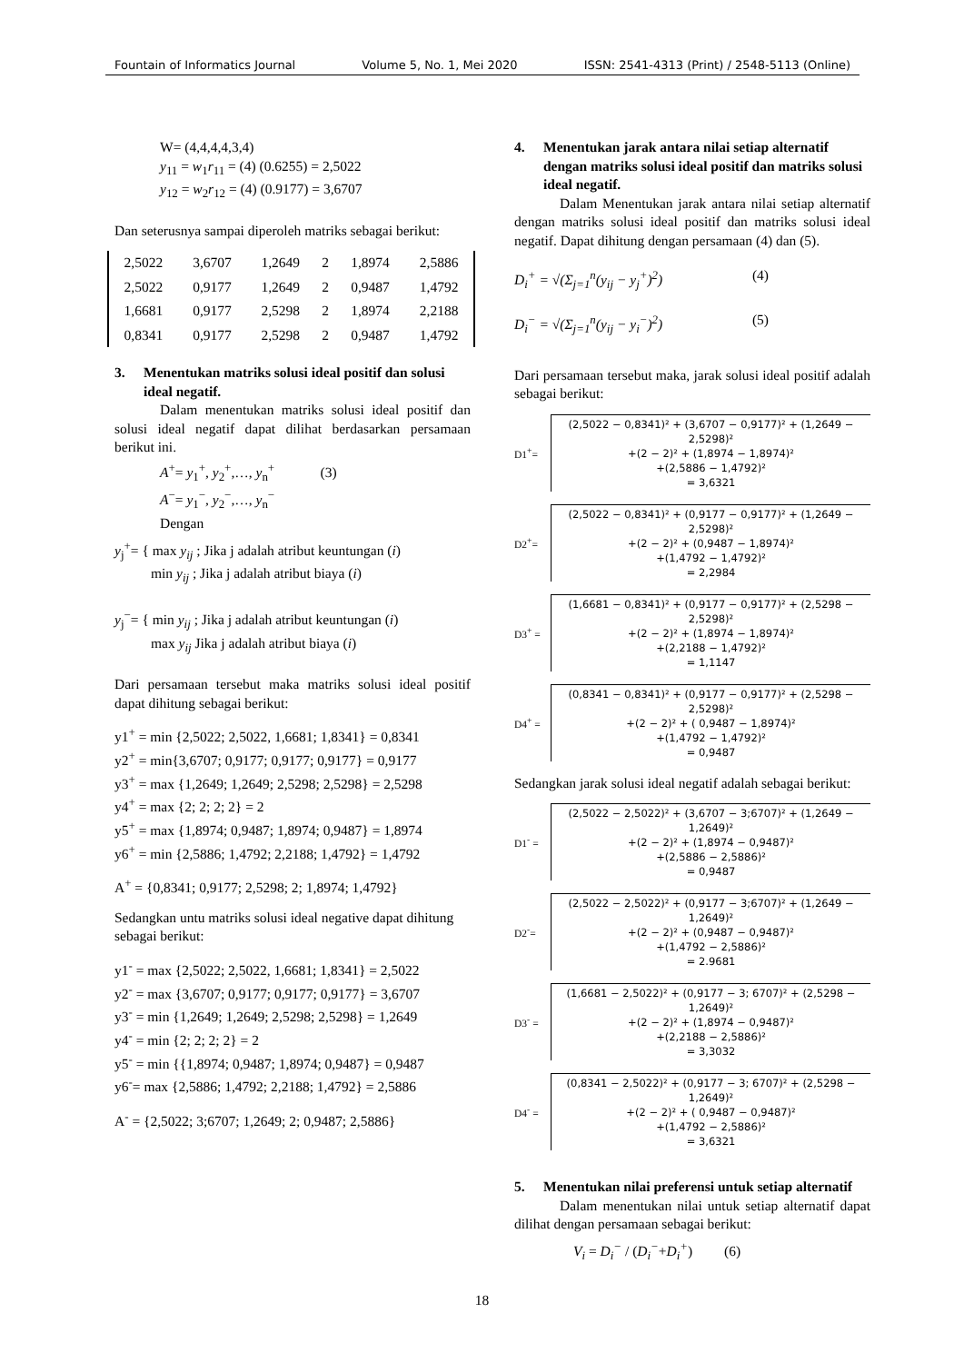Fountain of Informatics Journal Volume 5, No. 1, Mei 2020 ISSN: 2541-4313 (Print) / 2548-5113 (Online)
W= (4,4,4,4,3,4)
y<sub>11</sub> = w<sub>1</sub>r<sub>11</sub> = (4) (0.6255) = 2,5022
y<sub>12</sub> = w<sub>2</sub>r<sub>12</sub> = (4) (0.9177) = 3,6707
Dan seterusnya sampai diperoleh matriks sebagai berikut:
| 2,5022 | 3,6707 | 1,2649 | 2 | 1,8974 | 2,5886 |
| 2,5022 | 0,9177 | 1,2649 | 2 | 0,9487 | 1,4792 |
| 1,6681 | 0,9177 | 2,5298 | 2 | 1,8974 | 2,2188 |
| 0,8341 | 0,9177 | 2,5298 | 2 | 0,9487 | 1,4792 |
3. Menentukan matriks solusi ideal positif dan solusi ideal negatif.
Dalam menentukan matriks solusi ideal positif dan solusi ideal negatif dapat dilihat berdasarkan persamaan berikut ini.
A<sup>+</sup>= y<sub>1</sub><sup>+</sup>, y<sub>2</sub><sup>+</sup>,…, y<sub>n</sub><sup>+</sup> (3)
A<sup>−</sup>= y<sub>1</sub><sup>−</sup>, y<sub>2</sub><sup>−</sup>,…, y<sub>n</sub><sup>−</sup>
Dengan
y<sub>j</sub><sup>+</sup>= { max y<sub>ij</sub> ; Jika j adalah atribut keuntungan (i)
min y<sub>ij</sub> ; Jika j adalah atribut biaya (i)
y<sub>j</sub><sup>−</sup>= { min y<sub>ij</sub> ; Jika j adalah atribut keuntungan (i)
max y<sub>ij</sub> Jika j adalah atribut biaya (i)
Dari persamaan tersebut maka matriks solusi ideal positif dapat dihitung sebagai berikut:
y1<sup>+</sup> = min {2,5022; 2,5022, 1,6681; 1,8341} = 0,8341
y2<sup>+</sup> = min{3,6707; 0,9177; 0,9177; 0,9177} = 0,9177
y3<sup>+</sup> = max {1,2649; 1,2649; 2,5298; 2,5298} = 2,5298
y4<sup>+</sup> = max {2; 2; 2; 2} = 2
y5<sup>+</sup> = max {1,8974; 0,9487; 1,8974; 0,9487} = 1,8974
y6<sup>+</sup> = min {2,5886; 1,4792; 2,2188; 1,4792} = 1,4792
A<sup>+</sup> = {0,8341; 0,9177; 2,5298; 2; 1,8974; 1,4792}
Sedangkan untu matriks solusi ideal negative dapat dihitung sebagai berikut:
y1<sup>-</sup> = max {2,5022; 2,5022, 1,6681; 1,8341} = 2,5022
y2<sup>-</sup> = max {3,6707; 0,9177; 0,9177; 0,9177} = 3,6707
y3<sup>-</sup> = min {1,2649; 1,2649; 2,5298; 2,5298} = 1,2649
y4<sup>-</sup> = min {2; 2; 2; 2} = 2
y5<sup>-</sup> = min {{1,8974; 0,9487; 1,8974; 0,9487} = 0,9487
y6<sup>-</sup>= max {2,5886; 1,4792; 2,2188; 1,4792} = 2,5886
A<sup>-</sup> = {2,5022; 3;6707; 1,2649; 2; 0,9487; 2,5886}
4. Menentukan jarak antara nilai setiap alternatif dengan matriks solusi ideal positif dan matriks solusi ideal negatif.
Dalam Menentukan jarak antara nilai setiap alternatif dengan matriks solusi ideal positif dan matriks solusi ideal negatif. Dapat dihitung dengan persamaan (4) dan (5).
D<sub>i</sub><sup>+</sup> = √(Σ<sub>j=1</sub><sup>n</sup>(y<sub>ij</sub> − y<sub>j</sub><sup>+</sup>)<sup>2</sup>) (4)
D<sub>i</sub><sup>−</sup> = √(Σ<sub>j=1</sub><sup>n</sup>(y<sub>ij</sub> − y<sub>i</sub><sup>−</sup>)<sup>2</sup>) (5)
Dari persamaan tersebut maka, jarak solusi ideal positif adalah sebagai berikut:
D1<sup>+</sup>=
(2,5022 − 0,8341)² + (3,6707 − 0,9177)² + (1,2649 − 2,5298)²
+(2 − 2)² + (1,8974 − 1,8974)²
+(2,5886 − 1,4792)²
= 3,6321
D2<sup>+</sup>=
(2,5022 − 0,8341)² + (0,9177 − 0,9177)² + (1,2649 − 2,5298)²
+(2 − 2)² + (0,9487 − 1,8974)²
+(1,4792 − 1,4792)²
= 2,2984
D3<sup>+</sup> =
(1,6681 − 0,8341)² + (0,9177 − 0,9177)² + (2,5298 − 2,5298)²
+(2 − 2)² + (1,8974 − 1,8974)²
+(2,2188 − 1,4792)²
= 1,1147
D4<sup>+</sup> =
(0,8341 − 0,8341)² + (0,9177 − 0,9177)² + (2,5298 − 2,5298)²
+(2 − 2)² + ( 0,9487 − 1,8974)²
+(1,4792 − 1,4792)²
= 0,9487
Sedangkan jarak solusi ideal negatif adalah sebagai berikut:
D1<sup>-</sup> =
(2,5022 − 2,5022)² + (3,6707 − 3;6707)² + (1,2649 − 1,2649)²
+(2 − 2)² + (1,8974 − 0,9487)²
+(2,5886 − 2,5886)²
= 0,9487
D2<sup>-</sup>=
(2,5022 − 2,5022)² + (0,9177 − 3;6707)² + (1,2649 − 1,2649)²
+(2 − 2)² + (0,9487 − 0,9487)²
+(1,4792 − 2,5886)²
= 2.9681
D3<sup>-</sup> =
(1,6681 − 2,5022)² + (0,9177 − 3; 6707)² + (2,5298 − 1,2649)²
+(2 − 2)² + (1,8974 − 0,9487)²
+(2,2188 − 2,5886)²
= 3,3032
D4<sup>-</sup> =
(0,8341 − 2,5022)² + (0,9177 − 3; 6707)² + (2,5298 − 1,2649)²
+(2 − 2)² + ( 0,9487 − 0,9487)²
+(1,4792 − 2,5886)²
= 3,6321
5. Menentukan nilai preferensi untuk setiap alternatif
Dalam menentukan nilai untuk setiap alternatif dapat dilihat dengan persamaan sebagai berikut:
V<sub>i</sub> = D<sub>i</sub><sup>−</sup> / (D<sub>i</sub><sup>−</sup>+D<sub>i</sub><sup>+</sup>) (6)
18